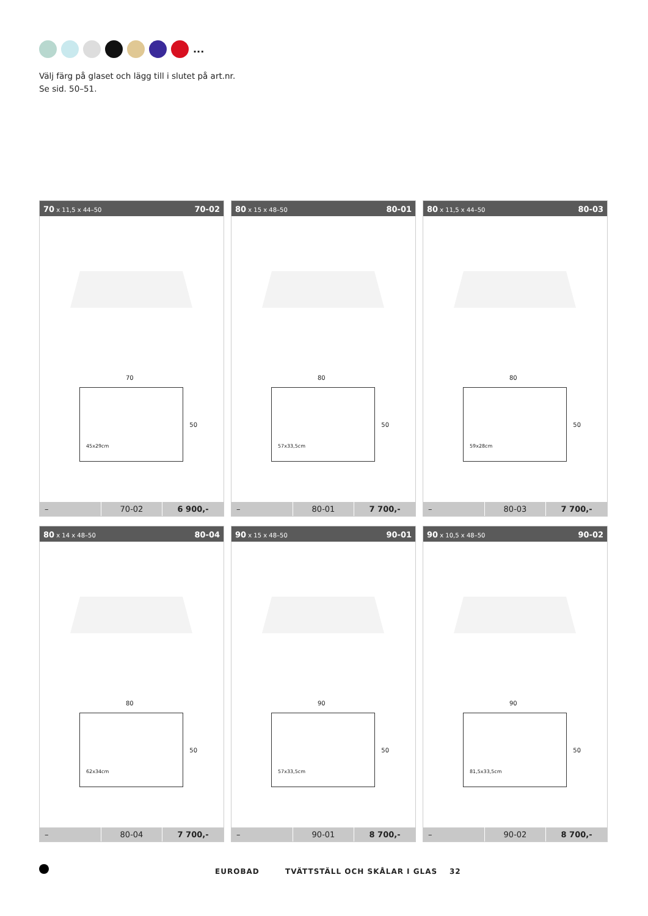...
Välj färg på glaset och lägg till i slutet på art.nr.
Se sid. 50–51.
70 x 11,5 x 44–50 70-02
70
50
45x29cm
| – | 70-02 | 6 900,- |
80 x 15 x 48–50 80-01
80
50
57x33,5cm
| – | 80-01 | 7 700,- |
80 x 11,5 x 44–50 80-03
80
50
59x28cm
| – | 80-03 | 7 700,- |
80 x 14 x 48–50 80-04
80
50
62x34cm
| – | 80-04 | 7 700,- |
90 x 15 x 48–50 90-01
90
50
57x33,5cm
| – | 90-01 | 8 700,- |
90 x 10,5 x 48–50 90-02
90
50
81,5x33,5cm
| – | 90-02 | 8 700,- |
EUROBAD TVÄTTSTÄLL OCH SKÅLAR I GLAS 32